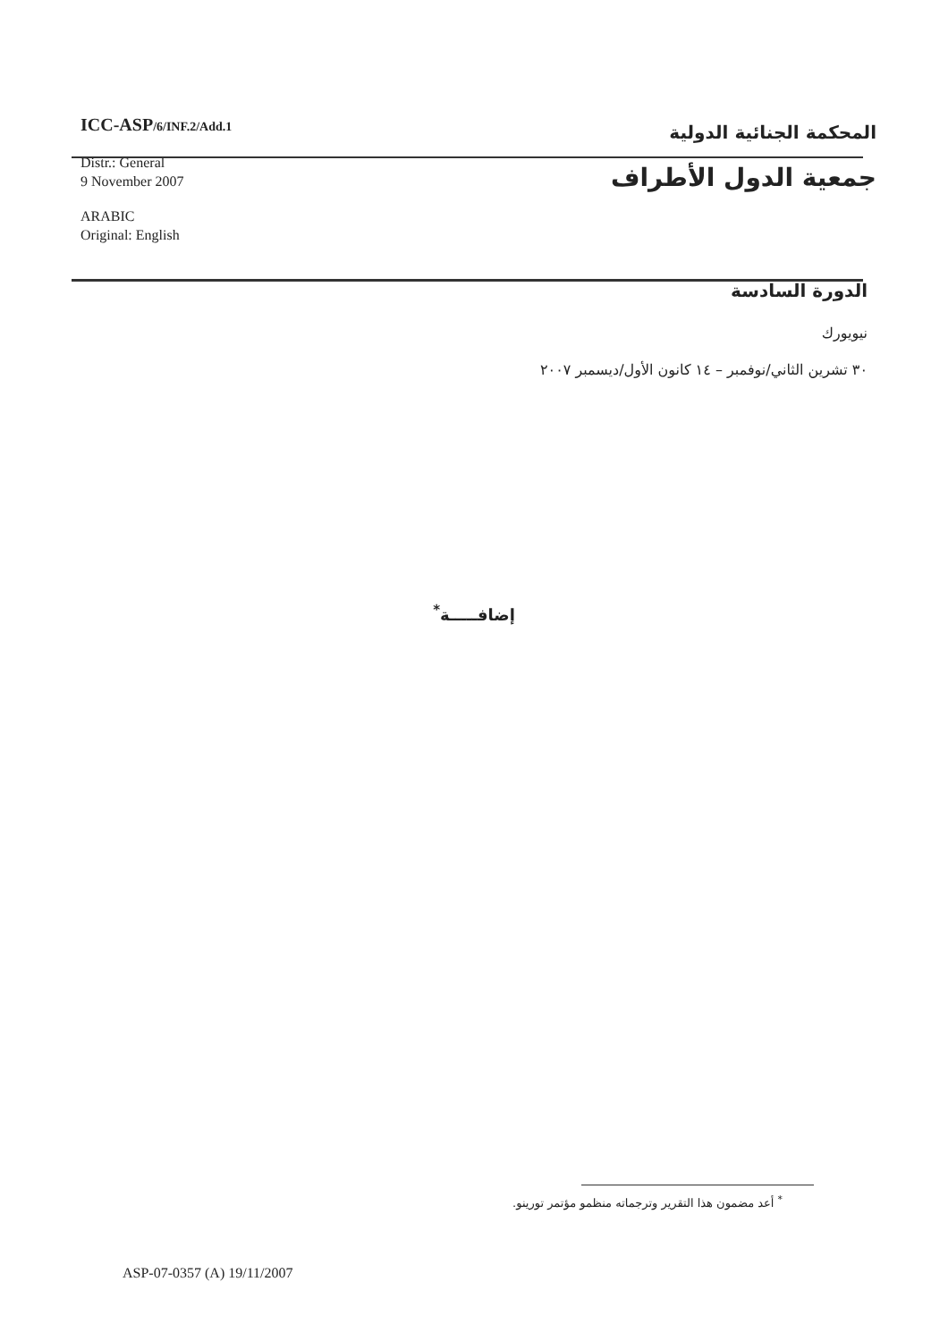ICC-ASP/6/INF.2/Add.1
Distr.: General
9 November 2007
ARABIC
Original: English
المحكمة الجنائية الدولية
جمعية الدول الأطراف
الدورة السادسة
نيويورك
٣٠ تشرين الثاني/نوفمبر – ١٤ كانون الأول/ديسمبر ٢٠٠٧
إضافـــــة<sup>*</sup>
<sup>*</sup> أعد مضمون هذا التقرير وترجماته منظمو مؤتمر تورينو.
ASP-07-0357 (A) 19/11/2007